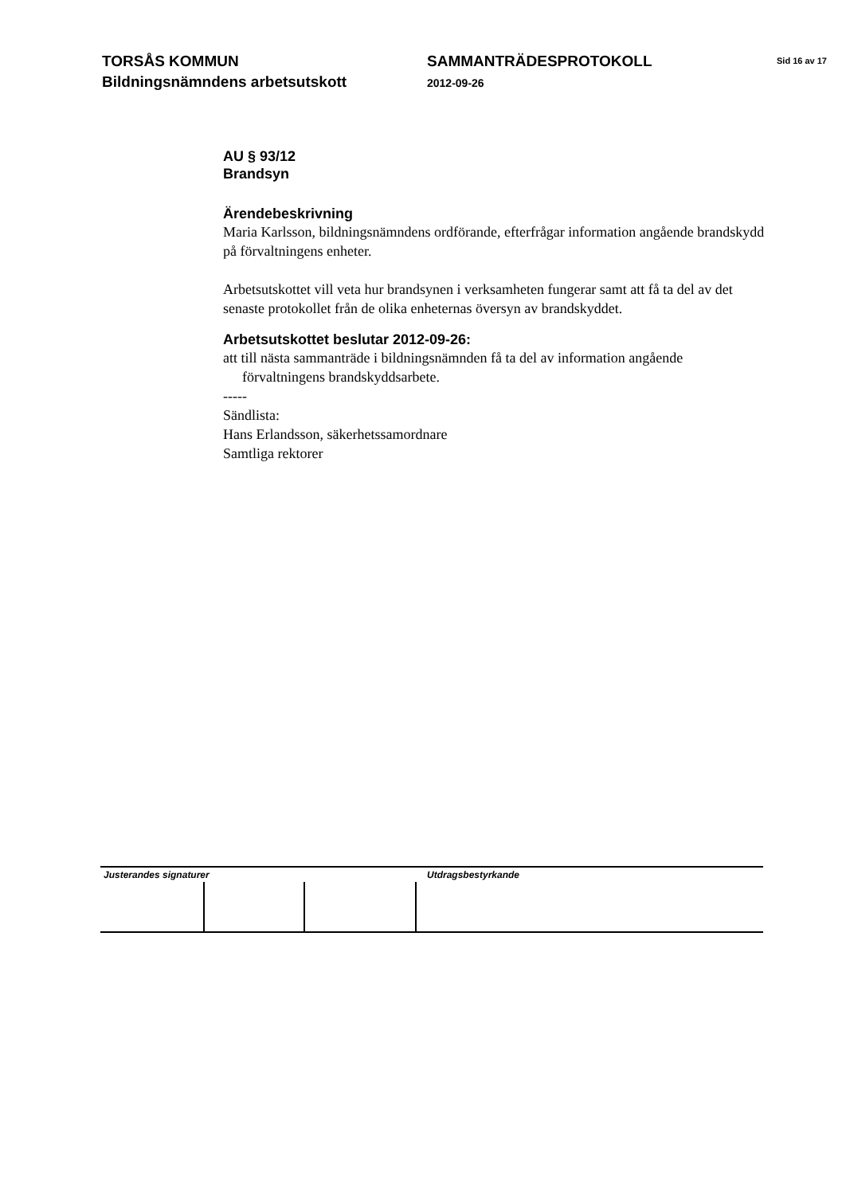TORSÅS KOMMUN
Bildningsnämndens arbetsutskott
SAMMANTRÄDESPROTOKOLL
2012-09-26
Sid 16 av 17
AU § 93/12
Brandsyn
Ärendebeskrivning
Maria Karlsson, bildningsnämndens ordförande, efterfrågar information angående brandskydd på förvaltningens enheter.
Arbetsutskottet vill veta hur brandsynen i verksamheten fungerar samt att få ta del av det senaste protokollet från de olika enheternas översyn av brandskyddet.
Arbetsutskottet beslutar 2012-09-26:
att till nästa sammanträde i bildningsnämnden få ta del av information angående förvaltningens brandskyddsarbete.
-----
Sändlista:
Hans Erlandsson, säkerhetssamordnare
Samtliga rektorer
Justerandes signaturer Utdragsbestyrkande